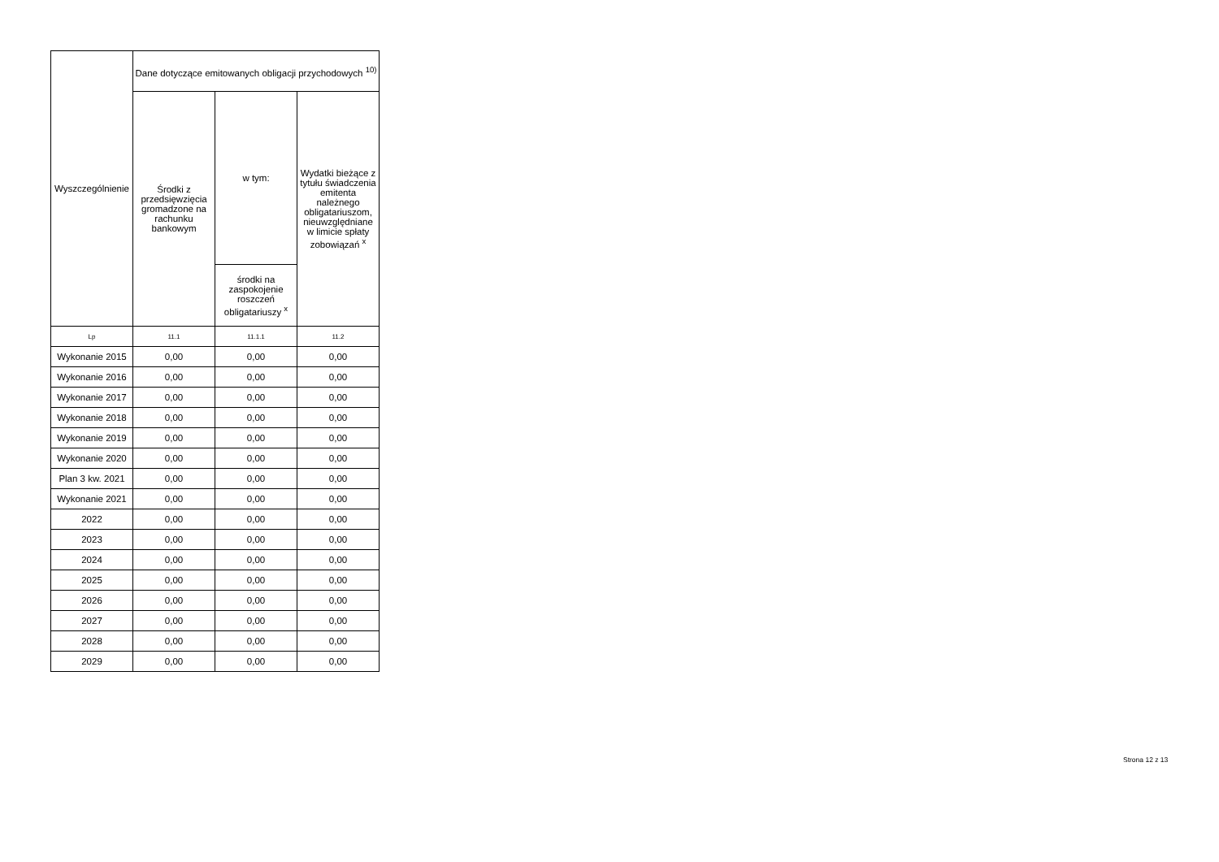| Wyszczególnienie | Dane dotyczące emitowanych obligacji przychodowych <sup>10)</sup> | | |
| --- | --- | --- | --- |
| | Środki z przedsięwzięcia gromadzone na rachunku bankowym | w tym: | Wydatki bieżące z tytułu świadczenia emitenta należnego obligatariuszom, nieuwzględniane w limicie spłaty zobowiązań <sup>x</sup> |
| | | środki na zaspokojenie roszczeń obligatariuszy <sup>x</sup> | |
| Lp | 11.1 | 11.1.1 | 11.2 |
| Wykonanie 2015 | 0,00 | 0,00 | 0,00 |
| Wykonanie 2016 | 0,00 | 0,00 | 0,00 |
| Wykonanie 2017 | 0,00 | 0,00 | 0,00 |
| Wykonanie 2018 | 0,00 | 0,00 | 0,00 |
| Wykonanie 2019 | 0,00 | 0,00 | 0,00 |
| Wykonanie 2020 | 0,00 | 0,00 | 0,00 |
| Plan 3 kw. 2021 | 0,00 | 0,00 | 0,00 |
| Wykonanie 2021 | 0,00 | 0,00 | 0,00 |
| 2022 | 0,00 | 0,00 | 0,00 |
| 2023 | 0,00 | 0,00 | 0,00 |
| 2024 | 0,00 | 0,00 | 0,00 |
| 2025 | 0,00 | 0,00 | 0,00 |
| 2026 | 0,00 | 0,00 | 0,00 |
| 2027 | 0,00 | 0,00 | 0,00 |
| 2028 | 0,00 | 0,00 | 0,00 |
| 2029 | 0,00 | 0,00 | 0,00 |
Strona 12 z 13